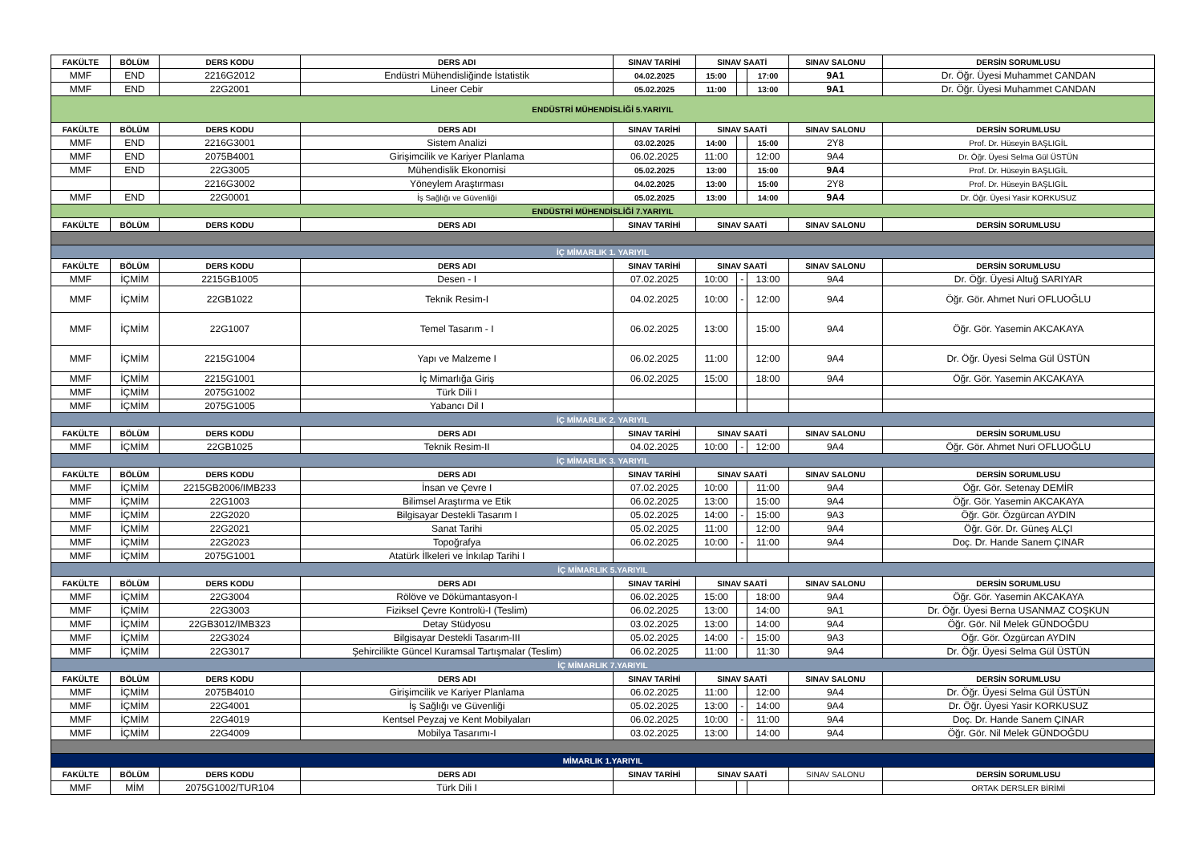| FAKÜLTE | BÖLÜM | DERS KODU | DERS ADI | SINAV TARİHİ | SINAV SAATİ | | | SINAV SALONU | DERSİN SORUMLUSU |
| --- | --- | --- | --- | --- | --- | --- | --- | --- | --- |
| MMF | END | 2216G2012 | Endüstri Mühendisliğinde İstatistik | 04.02.2025 | 15:00 | | 17:00 | 9A1 | Dr. Öğr. Üyesi Muhammet CANDAN |
| MMF | END | 22G2001 | Lineer Cebir | 05.02.2025 | 11:00 | | 13:00 | 9A1 | Dr. Öğr. Üyesi Muhammet CANDAN |
| ENDÜSTRİ MÜHENDİSLİĞİ 5.YARIYIL | | | | | | | | | |
| FAKÜLTE | BÖLÜM | DERS KODU | DERS ADI | SINAV TARİHİ | SINAV SAATİ | | | SINAV SALONU | DERSİN SORUMLUSU |
| MMF | END | 2216G3001 | Sistem Analizi | 03.02.2025 | 14:00 | | 15:00 | 2Y8 | Prof. Dr. Hüseyin BAŞLIGİL |
| MMF | END | 2075B4001 | Girişimcilik ve Kariyer Planlama | 06.02.2025 | 11:00 | | 12:00 | 9A4 | Dr. Öğr. Üyesi Selma Gül ÜSTÜN |
| MMF | END | 22G3005 | Mühendislik Ekonomisi | 05.02.2025 | 13:00 | | 15:00 | 9A4 | Prof. Dr. Hüseyin BAŞLIGİL |
| | | 2216G3002 | Yöneylem Araştırması | 04.02.2025 | 13:00 | | 15:00 | 2Y8 | Prof. Dr. Hüseyin BAŞLIGİL |
| MMF | END | 22G0001 | İş Sağlığı ve Güvenliği | 05.02.2025 | 13:00 | | 14:00 | 9A4 | Dr. Öğr. Üyesi Yasir KORKUSUZ |
| ENDÜSTRİ MÜHENDİSLİĞİ 7.YARIYIL | | | | | | | | | |
| FAKÜLTE | BÖLÜM | DERS KODU | DERS ADI | SINAV TARİHİ | SINAV SAATİ | | | SINAV SALONU | DERSİN SORUMLUSU |
| İÇ MİMARLIK 1. YARIYIL | | | | | | | | | |
| FAKÜLTE | BÖLÜM | DERS KODU | DERS ADI | SINAV TARİHİ | SINAV SAATİ | | | SINAV SALONU | DERSİN SORUMLUSU |
| MMF | İÇMİM | 2215GB1005 | Desen - I | 07.02.2025 | 10:00 | - | 13:00 | 9A4 | Dr. Öğr. Üyesi Altuğ SARIYAR |
| MMF | İÇMİM | 22GB1022 | Teknik Resim-I | 04.02.2025 | 10:00 | - | 12:00 | 9A4 | Öğr. Gör. Ahmet Nuri OFLUOĞLU |
| MMF | İÇMİM | 22G1007 | Temel Tasarım - I | 06.02.2025 | 13:00 | | 15:00 | 9A4 | Öğr. Gör. Yasemin AKCAKAYA |
| MMF | İÇMİM | 2215G1004 | Yapı ve Malzeme I | 06.02.2025 | 11:00 | | 12:00 | 9A4 | Dr. Öğr. Üyesi Selma Gül ÜSTÜN |
| MMF | İÇMİM | 2215G1001 | İç Mimarlığa Giriş | 06.02.2025 | 15:00 | | 18:00 | 9A4 | Öğr. Gör. Yasemin AKCAKAYA |
| MMF | İÇMİM | 2075G1002 | Türk Dili I | | | | | | |
| MMF | İÇMİM | 2075G1005 | Yabancı Dil I | | | | | | |
| İÇ MİMARLIK 2. YARIYIL | | | | | | | | | |
| FAKÜLTE | BÖLÜM | DERS KODU | DERS ADI | SINAV TARİHİ | SINAV SAATİ | | | SINAV SALONU | DERSİN SORUMLUSU |
| MMF | İÇMİM | 22GB1025 | Teknik Resim-II | 04.02.2025 | 10:00 | - | 12:00 | 9A4 | Öğr. Gör. Ahmet Nuri OFLUOĞLU |
| İÇ MİMARLIK 3. YARIYIL | | | | | | | | | |
| FAKÜLTE | BÖLÜM | DERS KODU | DERS ADI | SINAV TARİHİ | SINAV SAATİ | | | SINAV SALONU | DERSİN SORUMLUSU |
| MMF | İÇMİM | 2215GB2006/IMB233 | İnsan ve Çevre I | 07.02.2025 | 10:00 | | 11:00 | 9A4 | Öğr. Gör. Setenay DEMİR |
| MMF | İÇMİM | 22G1003 | Bilimsel Araştırma ve Etik | 06.02.2025 | 13:00 | | 15:00 | 9A4 | Öğr. Gör. Yasemin AKCAKAYA |
| MMF | İÇMİM | 22G2020 | Bilgisayar Destekli Tasarım I | 05.02.2025 | 14:00 | - | 15:00 | 9A3 | Öğr. Gör. Özgürcan AYDIN |
| MMF | İÇMİM | 22G2021 | Sanat Tarihi | 05.02.2025 | 11:00 | | 12:00 | 9A4 | Öğr. Gör. Dr. Güneş ALÇI |
| MMF | İÇMİM | 22G2023 | Topoğrafya | 06.02.2025 | 10:00 | - | 11:00 | 9A4 | Doç. Dr. Hande Sanem ÇINAR |
| MMF | İÇMİM | 2075G1001 | Atatürk İlkeleri ve İnkılap Tarihi I | | | | | | |
| İÇ MİMARLIK 5.YARIYIL | | | | | | | | | |
| FAKÜLTE | BÖLÜM | DERS KODU | DERS ADI | SINAV TARİHİ | SINAV SAATİ | | | SINAV SALONU | DERSİN SORUMLUSU |
| MMF | İÇMİM | 22G3004 | Rölöve ve Dökümantasyon-I | 06.02.2025 | 15:00 | | 18:00 | 9A4 | Öğr. Gör. Yasemin AKCAKAYA |
| MMF | İÇMİM | 22G3003 | Fiziksel Çevre Kontrolü-I (Teslim) | 06.02.2025 | 13:00 | | 14:00 | 9A1 | Dr. Öğr. Üyesi Berna USANMAZ COŞKUN |
| MMF | İÇMİM | 22GB3012/IMB323 | Detay Stüdyosu | 03.02.2025 | 13:00 | | 14:00 | 9A4 | Öğr. Gör. Nil Melek GÜNDOĞDU |
| MMF | İÇMİM | 22G3024 | Bilgisayar Destekli Tasarım-III | 05.02.2025 | 14:00 | - | 15:00 | 9A3 | Öğr. Gör. Özgürcan AYDIN |
| MMF | İÇMİM | 22G3017 | Şehircilikte Güncel Kuramsal Tartışmalar (Teslim) | 06.02.2025 | 11:00 | | 11:30 | 9A4 | Dr. Öğr. Üyesi Selma Gül ÜSTÜN |
| İÇ MİMARLIK 7.YARIYIL | | | | | | | | | |
| FAKÜLTE | BÖLÜM | DERS KODU | DERS ADI | SINAV TARİHİ | SINAV SAATİ | | | SINAV SALONU | DERSİN SORUMLUSU |
| MMF | İÇMİM | 2075B4010 | Girişimcilik ve Kariyer Planlama | 06.02.2025 | 11:00 | | 12:00 | 9A4 | Dr. Öğr. Üyesi Selma Gül ÜSTÜN |
| MMF | İÇMİM | 22G4001 | İş Sağlığı ve Güvenliği | 05.02.2025 | 13:00 | - | 14:00 | 9A4 | Dr. Öğr. Üyesi Yasir KORKUSUZ |
| MMF | İÇMİM | 22G4019 | Kentsel Peyzaj ve Kent Mobilyaları | 06.02.2025 | 10:00 | - | 11:00 | 9A4 | Doç. Dr. Hande Sanem ÇINAR |
| MMF | İÇMİM | 22G4009 | Mobilya Tasarımı-I | 03.02.2025 | 13:00 | | 14:00 | 9A4 | Öğr. Gör. Nil Melek GÜNDOĞDU |
| MİMARLIK 1.YARIYIL | | | | | | | | | |
| FAKÜLTE | BÖLÜM | DERS KODU | DERS ADI | SINAV TARİHİ | SINAV SAATİ | | | SINAV SALONU | DERSİN SORUMLUSU |
| MMF | MİM | 2075G1002/TUR104 | Türk Dili I | | | | | | ORTAK DERSLER BİRİMİ |